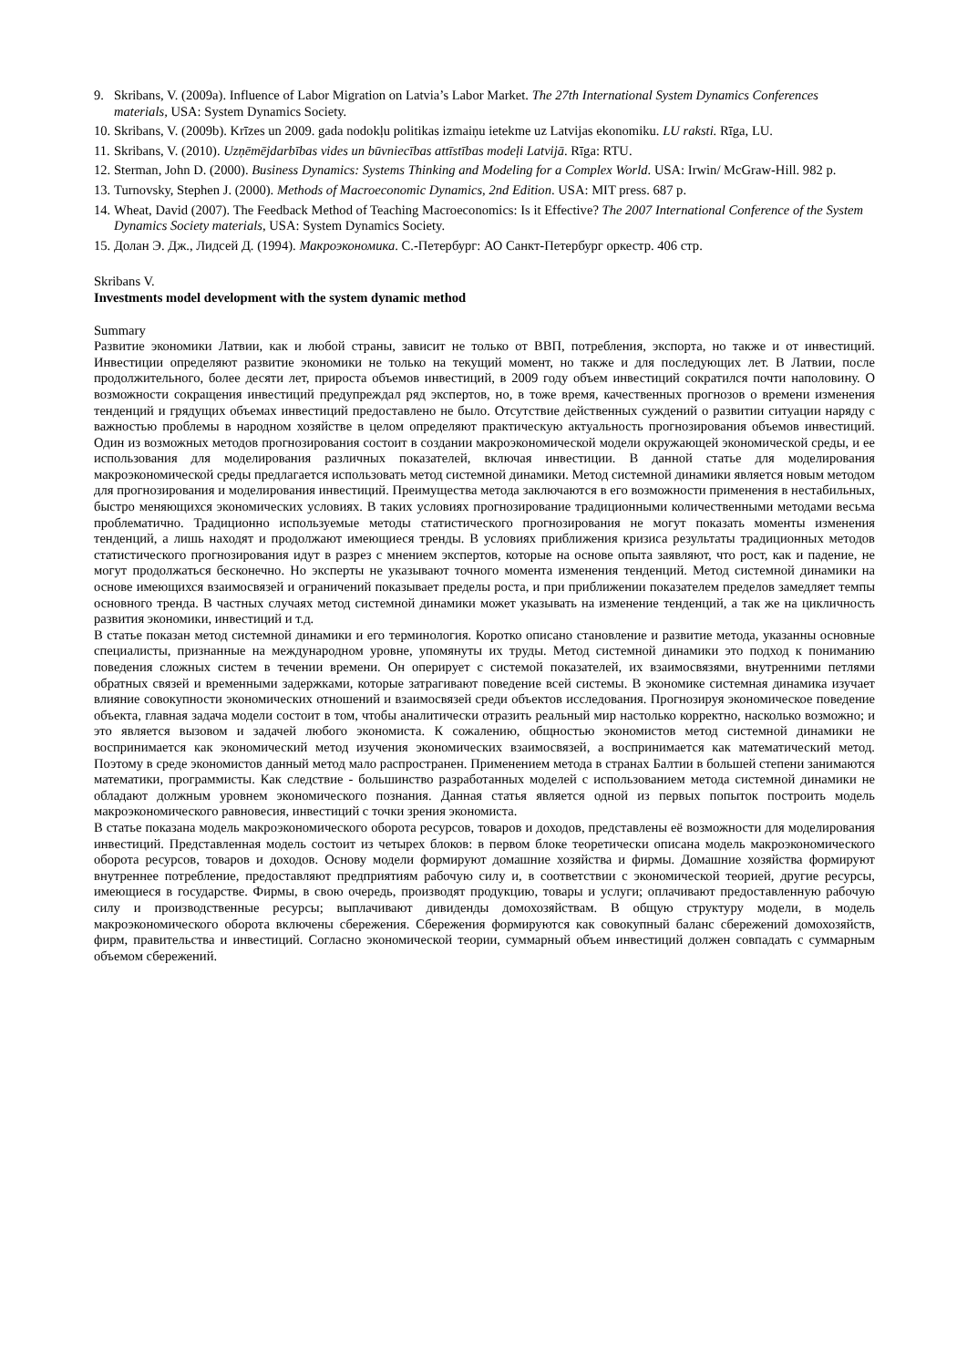9. Skribans, V. (2009a). Influence of Labor Migration on Latvia’s Labor Market. The 27th International System Dynamics Conferences materials, USA: System Dynamics Society.
10. Skribans, V. (2009b). Krīzes un 2009. gada nodokļu politikas izmaiņu ietekme uz Latvijas ekonomiku. LU raksti. Rīga, LU.
11. Skribans, V. (2010). Uzņēmējdarbības vides un būvniecības attīstības modeļi Latvijā. Rīga: RTU.
12. Sterman, John D. (2000). Business Dynamics: Systems Thinking and Modeling for a Complex World. USA: Irwin/ McGraw-Hill. 982 p.
13. Turnovsky, Stephen J. (2000). Methods of Macroeconomic Dynamics, 2nd Edition. USA: MIT press. 687 p.
14. Wheat, David (2007). The Feedback Method of Teaching Macroeconomics: Is it Effective? The 2007 International Conference of the System Dynamics Society materials, USA: System Dynamics Society.
15. Долан Э. Дж., Лидсей Д. (1994). Макроэкономика. С.-Петербург: АО Санкт-Петербург оркестр. 406 стр.
Skribans V.
Investments model development with the system dynamic method
Summary
Развитие экономики Латвии, как и любой страны, зависит не только от ВВП, потребления, экспорта, но также и от инвестиций. Инвестиции определяют развитие экономики не только на текущий момент, но также и для последующих лет. В Латвии, после продолжительного, более десяти лет, прироста объемов инвестиций, в 2009 году объем инвестиций сократился почти наполовину. О возможности сокращения инвестиций предупреждал ряд экспертов, но, в тоже время, качественных прогнозов о времени изменения тенденций и грядущих объемах инвестиций предоставлено не было. Отсутствие действенных суждений о развитии ситуации наряду с важностью проблемы в народном хозяйстве в целом определяют практическую актуальность прогнозирования объемов инвестиций. Один из возможных методов прогнозирования состоит в создании макроэкономической модели окружающей экономической среды, и ее использования для моделирования различных показателей, включая инвестиции. В данной статье для моделирования макроэкономической среды предлагается использовать метод системной динамики. Метод системной динамики является новым методом для прогнозирования и моделирования инвестиций. Преимущества метода заключаются в его возможности применения в нестабильных, быстро меняющихся экономических условиях. В таких условиях прогнозирование традиционными количественными методами весьма проблематично. Традиционно используемые методы статистического прогнозирования не могут показать моменты изменения тенденций, а лишь находят и продолжают имеющиеся тренды. В условиях приближения кризиса результаты традиционных методов статистического прогнозирования идут в разрез с мнением экспертов, которые на основе опыта заявляют, что рост, как и падение, не могут продолжаться бесконечно. Но эксперты не указывают точного момента изменения тенденций. Метод системной динамики на основе имеющихся взаимосвязей и ограничений показывает пределы роста, и при приближении показателем пределов замедляет темпы основного тренда. В частных случаях метод системной динамики может указывать на изменение тенденций, а так же на цикличность развития экономики, инвестиций и т.д.
В статье показан метод системной динамики и его терминология. Коротко описано становление и развитие метода, указанны основные специалисты, признанные на международном уровне, упомянуты их труды. Метод системной динамики это подход к пониманию поведения сложных систем в течении времени. Он оперирует с системой показателей, их взаимосвязями, внутренними петлями обратных связей и временными задержками, которые затрагивают поведение всей системы. В экономике системная динамика изучает влияние совокупности экономических отношений и взаимосвязей среди объектов исследования. Прогнозируя экономическое поведение объекта, главная задача модели состоит в том, чтобы аналитически отразить реальный мир настолько корректно, насколько возможно; и это является вызовом и задачей любого экономиста. К сожалению, общностью экономистов метод системной динамики не воспринимается как экономический метод изучения экономических взаимосвязей, а воспринимается как математический метод. Поэтому в среде экономистов данный метод мало распространен. Применением метода в странах Балтии в большей степени занимаются математики, программисты. Как следствие - большинство разработанных моделей с использованием метода системной динамики не обладают должным уровнем экономического познания. Данная статья является одной из первых попыток построить модель макроэкономического равновесия, инвестиций с точки зрения экономиста.
В статье показана модель макроэкономического оборота ресурсов, товаров и доходов, представлены её возможности для моделирования инвестиций. Представленная модель состоит из четырех блоков: в первом блоке теоретически описана модель макроэкономического оборота ресурсов, товаров и доходов. Основу модели формируют домашние хозяйства и фирмы. Домашние хозяйства формируют внутреннее потребление, предоставляют предприятиям рабочую силу и, в соответствии с экономической теорией, другие ресурсы, имеющиеся в государстве. Фирмы, в свою очередь, производят продукцию, товары и услуги; оплачивают предоставленную рабочую силу и производственные ресурсы; выплачивают дивиденды домохозяйствам. В общую структуру модели, в модель макроэкономического оборота включены сбережения. Сбережения формируются как совокупный баланс сбережений домохозяйств, фирм, правительства и инвестиций. Согласно экономической теории, суммарный объем инвестиций должен совпадать с суммарным объемом сбережений.